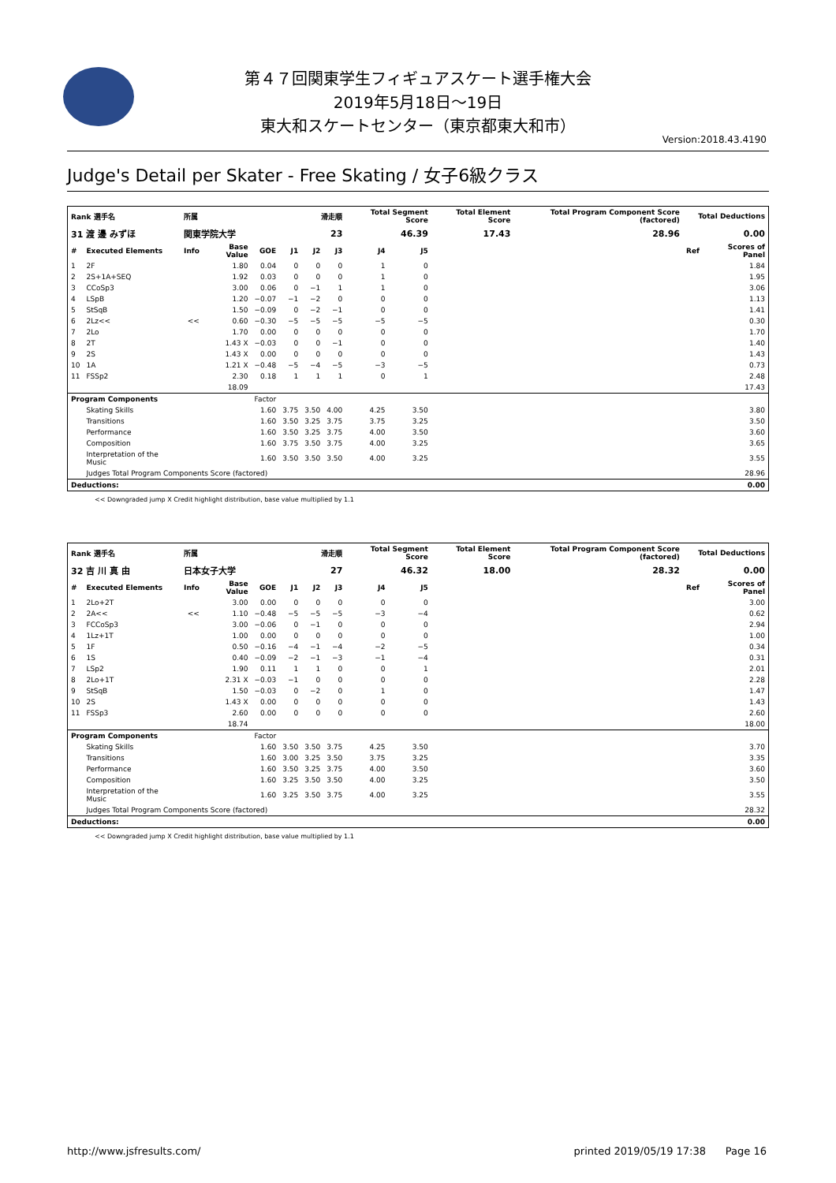第４７回関東学生フィギュアスケート選手権大会
2019年5月18日～19日
東大和スケートセンター（東京都東大和市）
Version:2018.43.4190
Judge's Detail per Skater - Free Skating / 女子6級クラス
| Rank 選手名 | | 所属 | | | 滑走順 | | | Total Segment Score | | Total Element Score | | Total Program Component Score (factored) | Total Deductions | |
| 31 渡 邊 みずほ | | 関東学院大学 | | | 23 | | | 46.39 | | 17.43 | | 28.96 | 0.00 | |
| # | Executed Elements | Info | Base Value | GOE | J1 | J2 | J3 | J4 | J5 | | | | Ref | Scores of Panel |
| 1 | 2F | | 1.80 | 0.04 | 0 | 0 | 0 | 1 | 0 | | | | | 1.84 |
| 2 | 2S+1A+SEQ | | 1.92 | 0.03 | 0 | 0 | 0 | 1 | 0 | | | | | 1.95 |
| 3 | CCoSp3 | | 3.00 | 0.06 | 0 | −1 | 1 | 1 | 0 | | | | | 3.06 |
| 4 | LSpB | | 1.20 | −0.07 | −1 | −2 | 0 | 0 | 0 | | | | | 1.13 |
| 5 | StSqB | | 1.50 | −0.09 | 0 | −2 | −1 | 0 | 0 | | | | | 1.41 |
| 6 | 2Lz<< | << | 0.60 | −0.30 | −5 | −5 | −5 | −5 | −5 | | | | | 0.30 |
| 7 | 2Lo | | 1.70 | 0.00 | 0 | 0 | 0 | 0 | 0 | | | | | 1.70 |
| 8 | 2T | | 1.43 X | −0.03 | 0 | 0 | −1 | 0 | 0 | | | | | 1.40 |
| 9 | 2S | | 1.43 X | 0.00 | 0 | 0 | 0 | 0 | 0 | | | | | 1.43 |
| 10 | 1A | | 1.21 X | −0.48 | −5 | −4 | −5 | −3 | −5 | | | | | 0.73 |
| 11 | FSSp2 | | 2.30 | 0.18 | 1 | 1 | 1 | 0 | 1 | | | | | 2.48 |
| | | | 18.09 | | | | | | | | | | | 17.43 |
| Program Components | | | | Factor | | | | | | | | | | |
| | Skating Skills | | | 1.60 | 3.75 | 3.50 | 4.00 | 4.25 | 3.50 | | | | | 3.80 |
| | Transitions | | | 1.60 | 3.50 | 3.25 | 3.75 | 3.75 | 3.25 | | | | | 3.50 |
| | Performance | | | 1.60 | 3.50 | 3.25 | 3.75 | 4.00 | 3.50 | | | | | 3.60 |
| | Composition | | | 1.60 | 3.75 | 3.50 | 3.75 | 4.00 | 3.25 | | | | | 3.65 |
| | Interpretation of the Music | | | 1.60 | 3.50 | 3.50 | 3.50 | 4.00 | 3.25 | | | | | 3.55 |
| | Judges Total Program Components Score (factored) | | | | | | | | | | | | | 28.96 |
| Deductions: | | | | | | | | | | | | | | 0.00 |
<< Downgraded jump X Credit highlight distribution, base value multiplied by 1.1
| Rank 選手名 | | 所属 | | | 滑走順 | | | Total Segment Score | | Total Element Score | | Total Program Component Score (factored) | Total Deductions | |
| 32 吉 川 真 由 | | 日本女子大学 | | | 27 | | | 46.32 | | 18.00 | | 28.32 | 0.00 | |
| # | Executed Elements | Info | Base Value | GOE | J1 | J2 | J3 | J4 | J5 | | | | Ref | Scores of Panel |
| 1 | 2Lo+2T | | 3.00 | 0.00 | 0 | 0 | 0 | 0 | 0 | | | | | 3.00 |
| 2 | 2A<< | << | 1.10 | −0.48 | −5 | −5 | −5 | −3 | −4 | | | | | 0.62 |
| 3 | FCCoSp3 | | 3.00 | −0.06 | 0 | −1 | 0 | 0 | 0 | | | | | 2.94 |
| 4 | 1Lz+1T | | 1.00 | 0.00 | 0 | 0 | 0 | 0 | 0 | | | | | 1.00 |
| 5 | 1F | | 0.50 | −0.16 | −4 | −1 | −4 | −2 | −5 | | | | | 0.34 |
| 6 | 1S | | 0.40 | −0.09 | −2 | −1 | −3 | −1 | −4 | | | | | 0.31 |
| 7 | LSp2 | | 1.90 | 0.11 | 1 | 1 | 0 | 0 | 1 | | | | | 2.01 |
| 8 | 2Lo+1T | | 2.31 X | −0.03 | −1 | 0 | 0 | 0 | 0 | | | | | 2.28 |
| 9 | StSqB | | 1.50 | −0.03 | 0 | −2 | 0 | 1 | 0 | | | | | 1.47 |
| 10 | 2S | | 1.43 X | 0.00 | 0 | 0 | 0 | 0 | 0 | | | | | 1.43 |
| 11 | FSSp3 | | 2.60 | 0.00 | 0 | 0 | 0 | 0 | 0 | | | | | 2.60 |
| | | | 18.74 | | | | | | | | | | | 18.00 |
| Program Components | | | | Factor | | | | | | | | | | |
| | Skating Skills | | | 1.60 | 3.50 | 3.50 | 3.75 | 4.25 | 3.50 | | | | | 3.70 |
| | Transitions | | | 1.60 | 3.00 | 3.25 | 3.50 | 3.75 | 3.25 | | | | | 3.35 |
| | Performance | | | 1.60 | 3.50 | 3.25 | 3.75 | 4.00 | 3.50 | | | | | 3.60 |
| | Composition | | | 1.60 | 3.25 | 3.50 | 3.50 | 4.00 | 3.25 | | | | | 3.50 |
| | Interpretation of the Music | | | 1.60 | 3.25 | 3.50 | 3.75 | 4.00 | 3.25 | | | | | 3.55 |
| | Judges Total Program Components Score (factored) | | | | | | | | | | | | | 28.32 |
| Deductions: | | | | | | | | | | | | | | 0.00 |
<< Downgraded jump X Credit highlight distribution, base value multiplied by 1.1
http://www.jsfresults.com/ printed 2019/05/19 17:38 Page 16